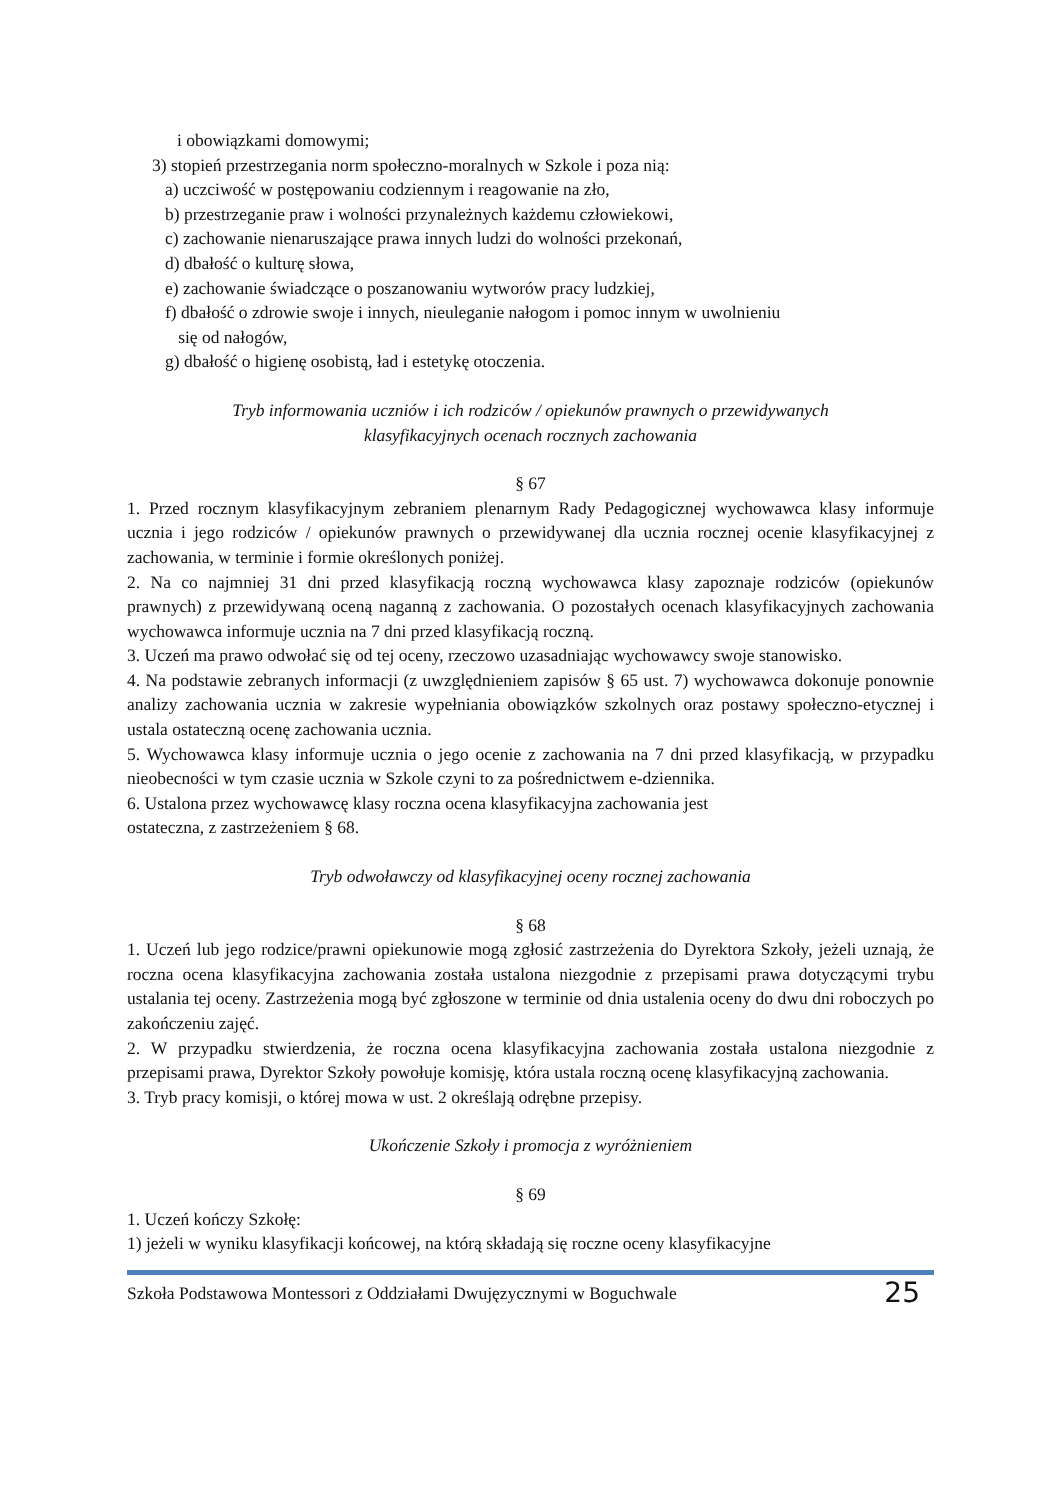i obowiązkami domowymi;
3) stopień przestrzegania norm społeczno-moralnych w Szkole i poza nią:
a) uczciwość w postępowaniu codziennym i reagowanie na zło,
b) przestrzeganie praw i wolności przynależnych każdemu człowiekowi,
c) zachowanie nienaruszające prawa innych ludzi do wolności przekonań,
d) dbałość o kulturę słowa,
e) zachowanie świadczące o poszanowaniu wytworów pracy ludzkiej,
f) dbałość o zdrowie swoje i innych, nieuleganie nałogom i pomoc innym w uwolnieniu
się od nałogów,
g) dbałość o higienę osobistą, ład i estetykę otoczenia.
Tryb informowania uczniów i ich rodziców / opiekunów prawnych o przewidywanych
klasyfikacyjnych ocenach rocznych zachowania
§ 67
1. Przed rocznym klasyfikacyjnym zebraniem plenarnym Rady Pedagogicznej wychowawca klasy informuje ucznia i jego rodziców / opiekunów prawnych o przewidywanej dla ucznia rocznej ocenie klasyfikacyjnej z zachowania, w terminie i formie określonych poniżej.
2. Na co najmniej 31 dni przed klasyfikacją roczną wychowawca klasy zapoznaje rodziców (opiekunów prawnych) z przewidywaną oceną naganną z zachowania. O pozostałych ocenach klasyfikacyjnych zachowania wychowawca informuje ucznia na 7 dni przed klasyfikacją roczną.
3. Uczeń ma prawo odwołać się od tej oceny, rzeczowo uzasadniając wychowawcy swoje stanowisko.
4. Na podstawie zebranych informacji (z uwzględnieniem zapisów § 65 ust. 7) wychowawca dokonuje ponownie analizy zachowania ucznia w zakresie wypełniania obowiązków szkolnych oraz postawy społeczno-etycznej i ustala ostateczną ocenę zachowania ucznia.
5. Wychowawca klasy informuje ucznia o jego ocenie z zachowania na 7 dni przed klasyfikacją, w przypadku nieobecności w tym czasie ucznia w Szkole czyni to za pośrednictwem e-dziennika.
6. Ustalona przez wychowawcę klasy roczna ocena klasyfikacyjna zachowania jest
ostateczna, z zastrzeżeniem § 68.
Tryb odwoławczy od klasyfikacyjnej oceny rocznej zachowania
§ 68
1. Uczeń lub jego rodzice/prawni opiekunowie mogą zgłosić zastrzeżenia do Dyrektora Szkoły, jeżeli uznają, że roczna ocena klasyfikacyjna zachowania została ustalona niezgodnie z przepisami prawa dotyczącymi trybu ustalania tej oceny. Zastrzeżenia mogą być zgłoszone w terminie od dnia ustalenia oceny do dwu dni roboczych po zakończeniu zajęć.
2. W przypadku stwierdzenia, że roczna ocena klasyfikacyjna zachowania została ustalona niezgodnie z przepisami prawa, Dyrektor Szkoły powołuje komisję, która ustala roczną ocenę klasyfikacyjną zachowania.
3. Tryb pracy komisji, o której mowa w ust. 2 określają odrębne przepisy.
Ukończenie Szkoły i promocja z wyróżnieniem
§ 69
1. Uczeń kończy Szkołę:
1) jeżeli w wyniku klasyfikacji końcowej, na którą składają się roczne oceny klasyfikacyjne
Szkoła Podstawowa Montessori z Oddziałami Dwujęzycznymi w Boguchwale 25